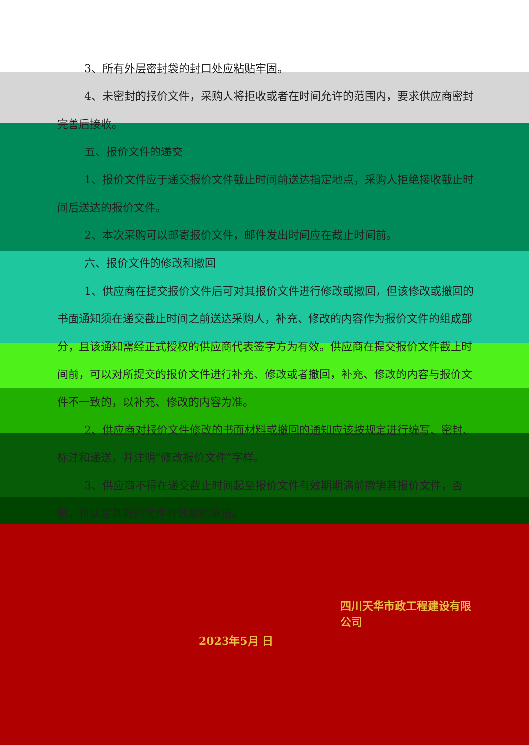3、所有外层密封袋的封口处应粘贴牢固。
4、未密封的报价文件，采购人将拒收或者在时间允许的范围内，要求供应商密封完善后接收。
五、报价文件的递交
1、报价文件应于递交报价文件截止时间前送达指定地点，采购人拒绝接收截止时间后送达的报价文件。
2、本次采购可以邮寄报价文件，邮件发出时间应在截止时间前。
六、报价文件的修改和撤回
1、供应商在提交报价文件后可对其报价文件进行修改或撤回，但该修改或撤回的书面通知须在递交截止时间之前送达采购人，补充、修改的内容作为报价文件的组成部分，且该通知需经正式授权的供应商代表签字方为有效。供应商在提交报价文件截止时间前，可以对所提交的报价文件进行补充、修改或者撤回，补充、修改的内容与报价文件不一致的，以补充、修改的内容为准。
2、供应商对报价文件修改的书面材料或撤回的通知应该按规定进行编写、密封、标注和递送，并注明“修改报价文件”字样。
3、供应商不得在递交截止时间起至报价文件有效期期满前撤销其报价文件，否则，将认定其报价文件有效期的承诺。
四川天华市政工程建设有限公司
2023年5月 日